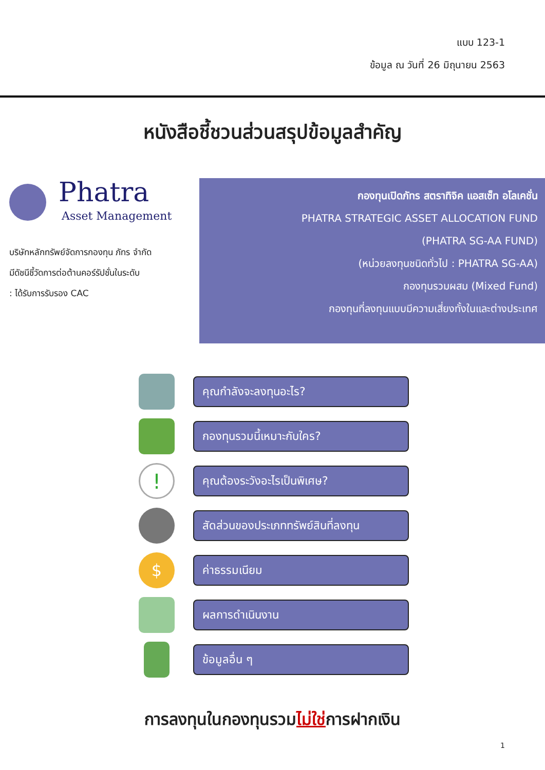แบบ 123-1
ข้อมูล ณ วันที่ 26 มิถุนายน 2563
หนังสือชี้ชวนส่วนสรุปข้อมูลสำคัญ
Phatra
Asset Management
บริษัทหลักทรัพย์จัดการกองทุน ภัทร จำกัด
มีดัชนีชี้วัดการต่อต้านคอร์รัปชั่นในระดับ
: ได้รับการรับรอง CAC
กองทุนเปิดภัทร สตราทิจิค แอสเซ็ท อโลเคชั่น
PHATRA STRATEGIC ASSET ALLOCATION FUND
(PHATRA SG-AA FUND)
(หน่วยลงทุนชนิดทั่วไป : PHATRA SG-AA)
กองทุนรวมผสม (Mixed Fund)
กองทุนที่ลงทุนแบบมีความเสี่ยงทั้งในและต่างประเทศ
คุณกำลังจะลงทุนอะไร?
กองทุนรวมนี้เหมาะกับใคร?
!
คุณต้องระวังอะไรเป็นพิเศษ?
สัดส่วนของประเภททรัพย์สินที่ลงทุน
$
ค่าธรรมเนียม
ผลการดำเนินงาน
ข้อมูลอื่น ๆ
การลงทุนในกองทุนรวมไม่ใช่การฝากเงิน
1